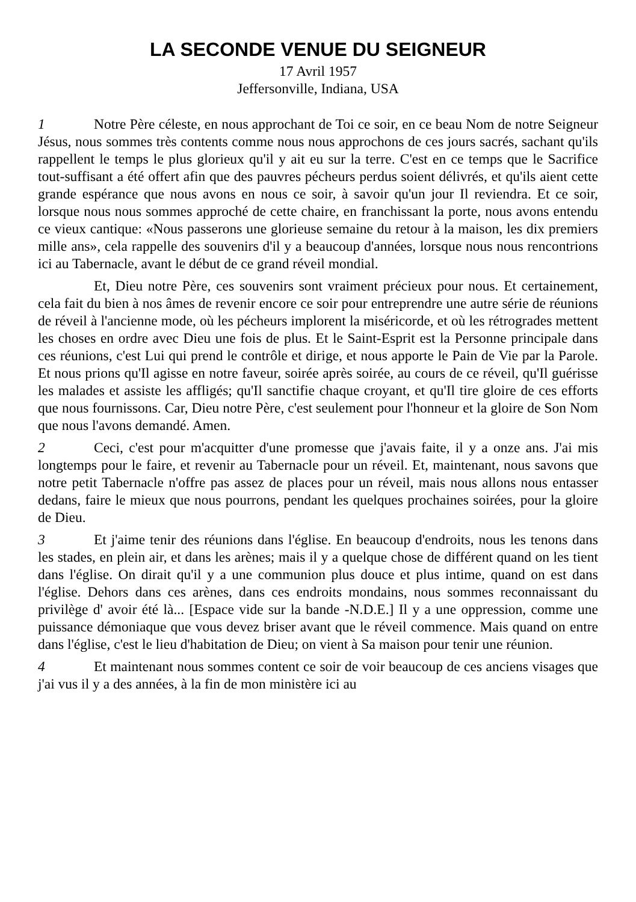LA SECONDE VENUE DU SEIGNEUR
17 Avril 1957
Jeffersonville, Indiana, USA
1 Notre Père céleste, en nous approchant de Toi ce soir, en ce beau Nom de notre Seigneur Jésus, nous sommes très contents comme nous nous approchons de ces jours sacrés, sachant qu'ils rappellent le temps le plus glorieux qu'il y ait eu sur la terre. C'est en ce temps que le Sacrifice tout-suffisant a été offert afin que des pauvres pécheurs perdus soient délivrés, et qu'ils aient cette grande espérance que nous avons en nous ce soir, à savoir qu'un jour Il reviendra. Et ce soir, lorsque nous nous sommes approché de cette chaire, en franchissant la porte, nous avons entendu ce vieux cantique: «Nous passerons une glorieuse semaine du retour à la maison, les dix premiers mille ans», cela rappelle des souvenirs d'il y a beaucoup d'années, lorsque nous nous rencontrions ici au Tabernacle, avant le début de ce grand réveil mondial.
Et, Dieu notre Père, ces souvenirs sont vraiment précieux pour nous. Et certainement, cela fait du bien à nos âmes de revenir encore ce soir pour entreprendre une autre série de réunions de réveil à l'ancienne mode, où les pécheurs implorent la miséricorde, et où les rétrogrades mettent les choses en ordre avec Dieu une fois de plus. Et le Saint-Esprit est la Personne principale dans ces réunions, c'est Lui qui prend le contrôle et dirige, et nous apporte le Pain de Vie par la Parole. Et nous prions qu'Il agisse en notre faveur, soirée après soirée, au cours de ce réveil, qu'Il guérisse les malades et assiste les affligés; qu'Il sanctifie chaque croyant, et qu'Il tire gloire de ces efforts que nous fournissons. Car, Dieu notre Père, c'est seulement pour l'honneur et la gloire de Son Nom que nous l'avons demandé. Amen.
2 Ceci, c'est pour m'acquitter d'une promesse que j'avais faite, il y a onze ans. J'ai mis longtemps pour le faire, et revenir au Tabernacle pour un réveil. Et, maintenant, nous savons que notre petit Tabernacle n'offre pas assez de places pour un réveil, mais nous allons nous entasser dedans, faire le mieux que nous pourrons, pendant les quelques prochaines soirées, pour la gloire de Dieu.
3 Et j'aime tenir des réunions dans l'église. En beaucoup d'endroits, nous les tenons dans les stades, en plein air, et dans les arènes; mais il y a quelque chose de différent quand on les tient dans l'église. On dirait qu'il y a une communion plus douce et plus intime, quand on est dans l'église. Dehors dans ces arènes, dans ces endroits mondains, nous sommes reconnaissant du privilège d' avoir été là... [Espace vide sur la bande -N.D.E.] Il y a une oppression, comme une puissance démoniaque que vous devez briser avant que le réveil commence. Mais quand on entre dans l'église, c'est le lieu d'habitation de Dieu; on vient à Sa maison pour tenir une réunion.
4 Et maintenant nous sommes content ce soir de voir beaucoup de ces anciens visages que j'ai vus il y a des années, à la fin de mon ministère ici au